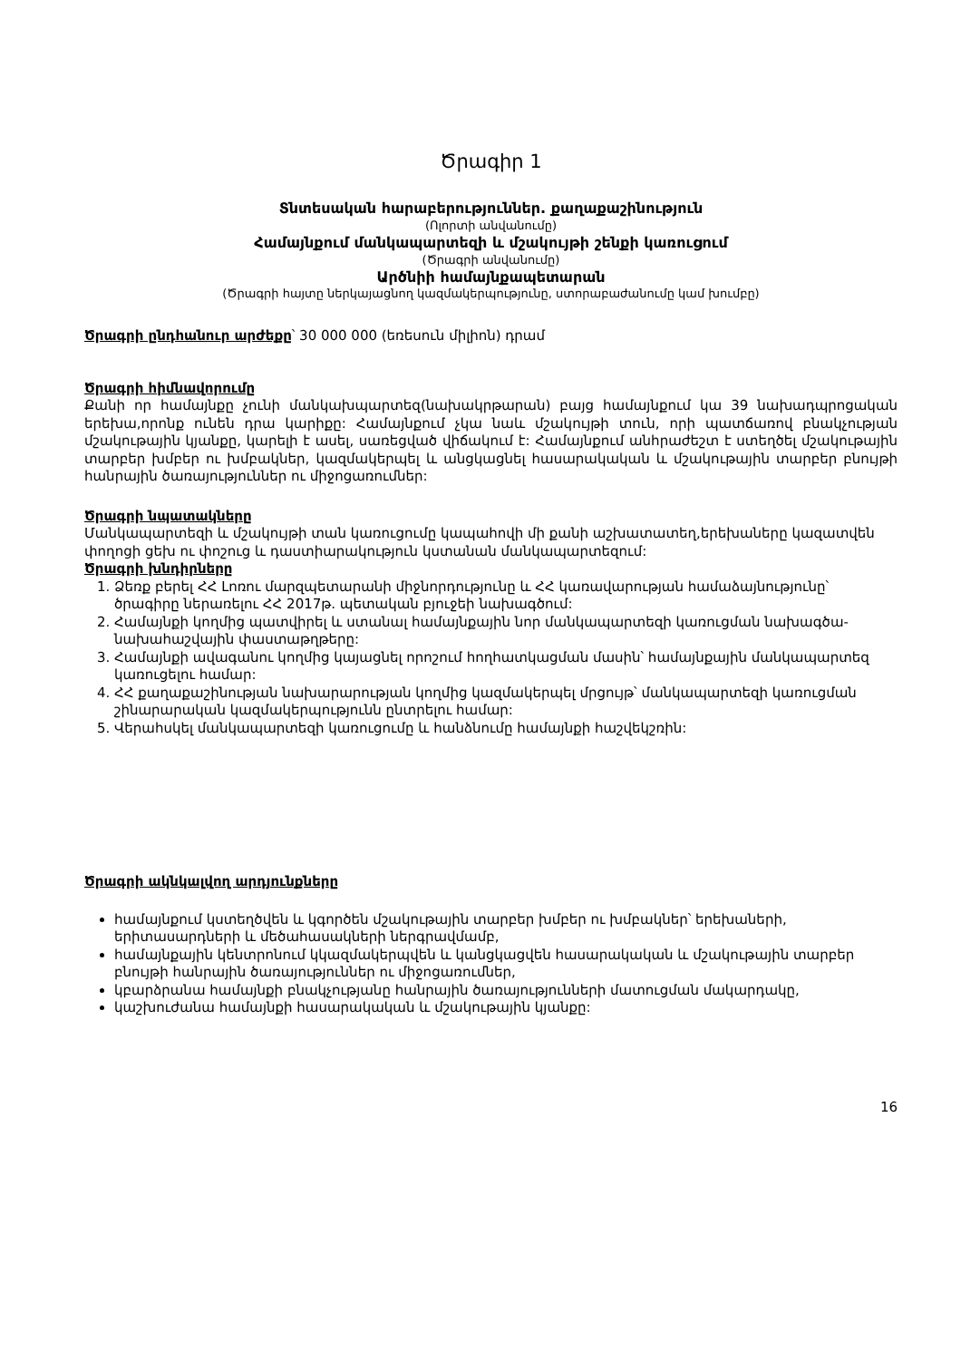Ծրագիր 1
Տնտեսական հարաբերություններ. քաղաքաշինություն
(Ոլորտի անվանումը)
Համայնքում մանկապարտեզի և մշակույթի շենքի կառուցում
(Ծրագրի անվանումը)
Արծնիի համայնքապետարան
(Ծրագրի հայտը ներկայացնող կազմակերպությունը, ստորաբաժանումը կամ խումբը)
Ծրագրի ընդհանուր արժեքը՝ 30 000 000 (եռեսուն միլիոն) դրամ
Ծրագրի հիմնավորումը
Քանի որ համայնքը չունի մանկախպարտեզ(նախակրթարան) բայց համայնքում կա 39 նախադպրոցական երեխա,որոնք ունեն դրա կարիքը: Համայնքում չկա նաև մշակույթի տուն, որի պատճառով բնակչության մշակութային կյանքը, կարելի է ասել, սառեցված վիճակում է: Համայնքում անհրաժեշտ է ստեղծել մշակութային տարբեր խմբեր ու խմբակներ, կազմակերպել և անցկացնել հասարակական և մշակութային տարբեր բնույթի հանրային ծառայություններ ու միջոցառումներ:
Ծրագրի նպատակները
Մանկապարտեզի և մշակույթի տան կառուցումը կապահովի մի քանի աշխատատեղ,երեխաները կազատվեն փողոցի ցեխ ու փոշուց և դաստիարակություն կստանան մանկապարտեզում:
Ծրագրի խնդիրները
1. Ձեռք բերել ՀՀ Լոռու մարզպետարանի միջնորդությունը և ՀՀ կառավարության համաձայնությունը՝ ծրագիրը ներառելու ՀՀ 2017թ. պետական բյուջեի նախագծում:
2. Համայնքի կողմից պատվիրել և ստանալ համայնքային նոր մանկապարտեզի կառուցման նախագծա-նախահաշվային փաստաթղթերը:
3. Համայնքի ավագանու կողմից կայացնել որոշում հողհատկացման մասին՝ համայնքային մանկապարտեզ կառուցելու համար:
4. ՀՀ քաղաքաշինության նախարարության կողմից կազմակերպել մրցույթ՝ մանկապարտեզի կառուցման շինարարական կազմակերպությունն ընտրելու համար:
5. Վերահսկել մանկապարտեզի կառուցումը և հանձնումը համայնքի հաշվեկշռին:
Ծրագրի ակնկալվող արդյունքները
համայնքում կստեղծվեն և կգործեն մշակութային տարբեր խմբեր ու խմբակներ՝ երեխաների, երիտասարդների և մեծահասակների ներգրավմամբ,
համայնքային կենտրոնում կկազմակերպվեն և կանցկացվեն հասարակական և մշակութային տարբեր բնույթի հանրային ծառայություններ ու միջոցառումներ,
կբարձրանա համայնքի բնակչությանը հանրային ծառայությունների մատուցման մակարդակը,
կաշխուժանա համայնքի հասարակական և մշակութային կյանքը:
16